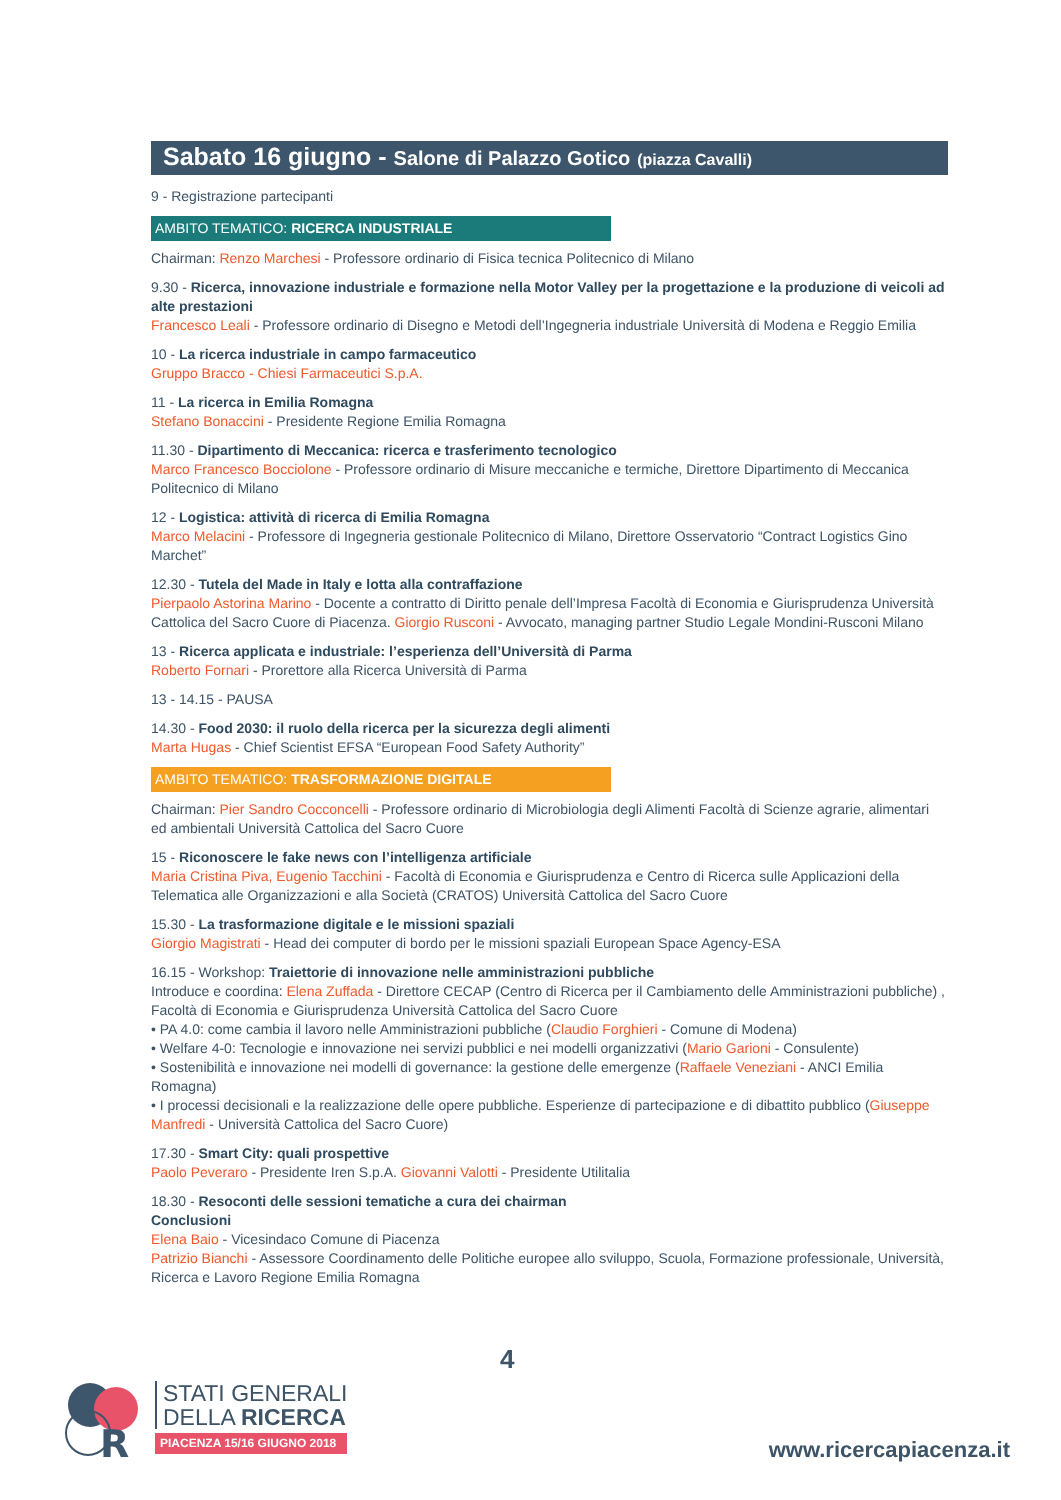Sabato 16 giugno - Salone di Palazzo Gotico (piazza Cavalli)
9 - Registrazione partecipanti
AMBITO TEMATICO: RICERCA INDUSTRIALE
Chairman: Renzo Marchesi - Professore ordinario di Fisica tecnica Politecnico di Milano
9.30 - Ricerca, innovazione industriale e formazione nella Motor Valley per la progettazione e la produzione di veicoli ad alte prestazioni
Francesco Leali - Professore ordinario di Disegno e Metodi dell’Ingegneria industriale Università di Modena e Reggio Emilia
10 - La ricerca industriale in campo farmaceutico
Gruppo Bracco - Chiesi Farmaceutici S.p.A.
11 - La ricerca in Emilia Romagna
Stefano Bonaccini - Presidente Regione Emilia Romagna
11.30 - Dipartimento di Meccanica: ricerca e trasferimento tecnologico
Marco Francesco Bocciolone - Professore ordinario di Misure meccaniche e termiche, Direttore Dipartimento di Meccanica Politecnico di Milano
12 - Logistica: attività di ricerca di Emilia Romagna
Marco Melacini - Professore di Ingegneria gestionale Politecnico di Milano, Direttore Osservatorio “Contract Logistics Gino Marchet”
12.30 - Tutela del Made in Italy e lotta alla contraffazione
Pierpaolo Astorina Marino - Docente a contratto di Diritto penale dell’Impresa Facoltà di Economia e Giurisprudenza Università Cattolica del Sacro Cuore di Piacenza. Giorgio Rusconi - Avvocato, managing partner Studio Legale Mondini-Rusconi Milano
13 - Ricerca applicata e industriale: l’esperienza dell’Università di Parma
Roberto Fornari - Prorettore alla Ricerca Università di Parma
13 - 14.15 - PAUSA
14.30 - Food 2030: il ruolo della ricerca per la sicurezza degli alimenti
Marta Hugas - Chief Scientist EFSA “European Food Safety Authority”
AMBITO TEMATICO: TRASFORMAZIONE DIGITALE
Chairman: Pier Sandro Cocconcelli - Professore ordinario di Microbiologia degli Alimenti Facoltà di Scienze agrarie, alimentari ed ambientali Università Cattolica del Sacro Cuore
15 - Riconoscere le fake news con l’intelligenza artificiale
Maria Cristina Piva, Eugenio Tacchini - Facoltà di Economia e Giurisprudenza e Centro di Ricerca sulle Applicazioni della Telematica alle Organizzazioni e alla Società (CRATOS) Università Cattolica del Sacro Cuore
15.30 - La trasformazione digitale e le missioni spaziali
Giorgio Magistrati - Head dei computer di bordo per le missioni spaziali European Space Agency-ESA
16.15 - Workshop: Traiettorie di innovazione nelle amministrazioni pubbliche
Introduce e coordina: Elena Zuffada - Direttore CECAP (Centro di Ricerca per il Cambiamento delle Amministrazioni pubbliche) , Facoltà di Economia e Giurisprudenza Università Cattolica del Sacro Cuore
• PA 4.0: come cambia il lavoro nelle Amministrazioni pubbliche (Claudio Forghieri - Comune di Modena)
• Welfare 4-0: Tecnologie e innovazione nei servizi pubblici e nei modelli organizzativi (Mario Garioni - Consulente)
• Sostenibilità e innovazione nei modelli di governance: la gestione delle emergenze (Raffaele Veneziani - ANCI Emilia Romagna)
• I processi decisionali e la realizzazione delle opere pubbliche. Esperienze di partecipazione e di dibattito pubblico (Giuseppe Manfredi - Università Cattolica del Sacro Cuore)
17.30 - Smart City: quali prospettive
Paolo Peveraro - Presidente Iren S.p.A. Giovanni Valotti - Presidente Utilitalia
18.30 - Resoconti delle sessioni tematiche a cura dei chairman
Conclusioni
Elena Baio - Vicesindaco Comune di Piacenza
Patrizio Bianchi - Assessore Coordinamento delle Politiche europee allo sviluppo, Scuola, Formazione professionale, Università, Ricerca e Lavoro Regione Emilia Romagna
4
R
STATI GENERALI
DELLA RICERCA
PIACENZA 15/16 GIUGNO 2018
www.ricercapiacenza.it